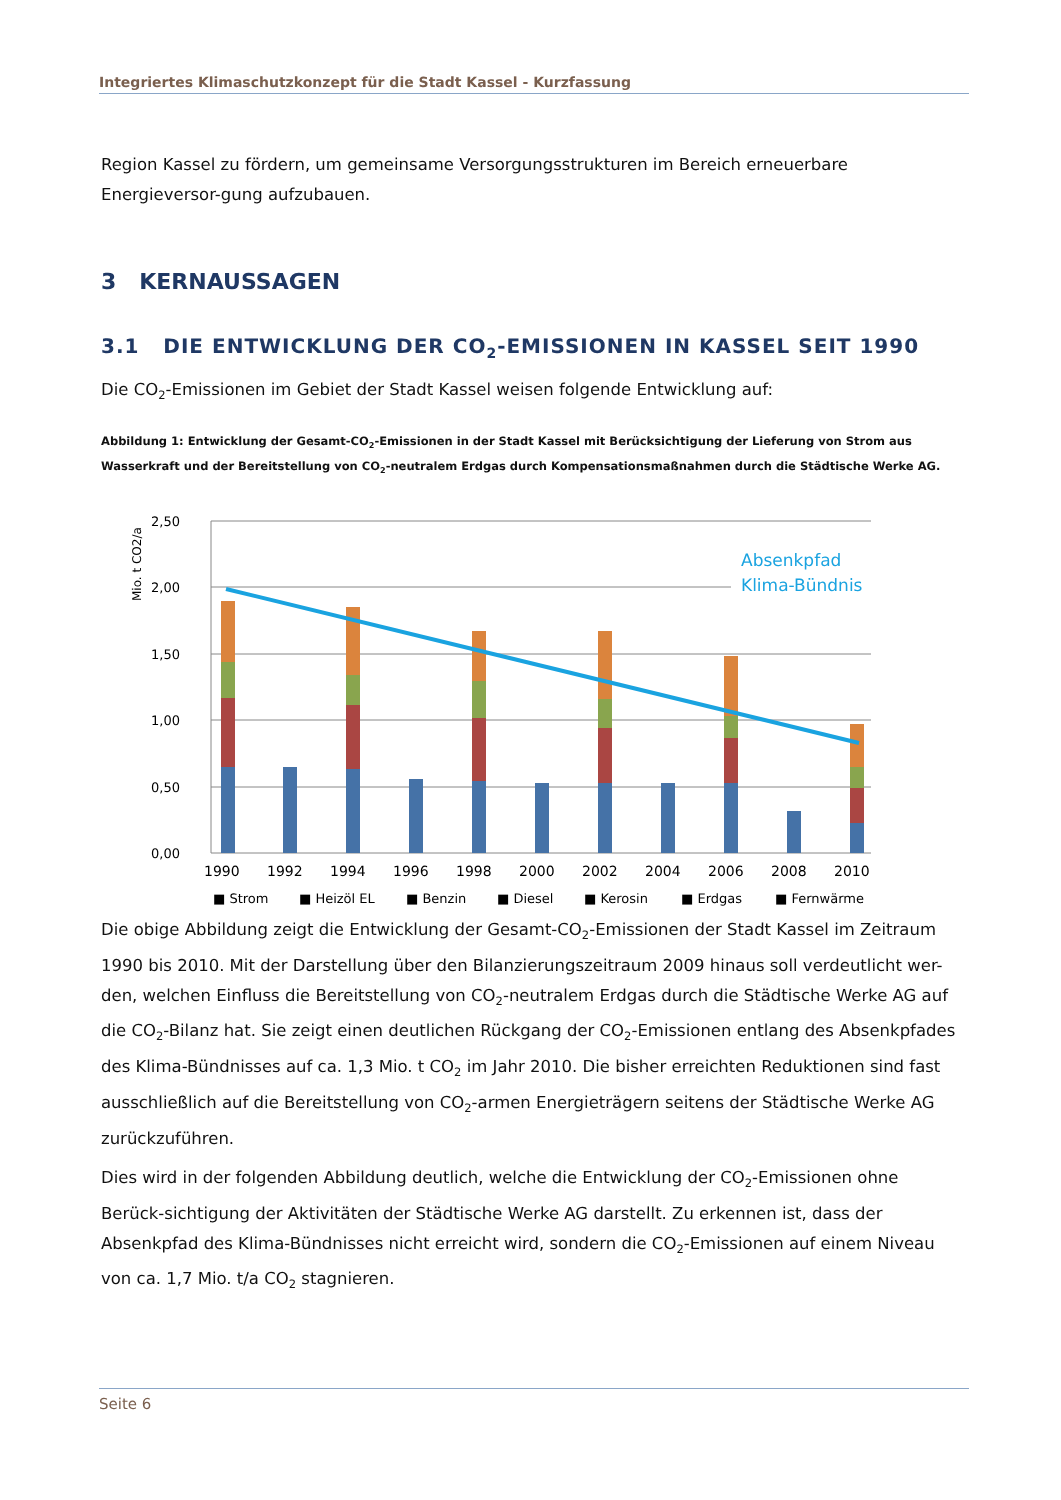Integriertes Klimaschutzkonzept für die Stadt Kassel - Kurzfassung
Region Kassel zu fördern, um gemeinsame Versorgungsstrukturen im Bereich erneuerbare Energieversor-gung aufzubauen.
3 KERNAUSSAGEN
3.1 DIE ENTWICKLUNG DER CO<sub>2</sub>-EMISSIONEN IN KASSEL SEIT 1990
Die CO<sub>2</sub>-Emissionen im Gebiet der Stadt Kassel weisen folgende Entwicklung auf:
Abbildung 1: Entwicklung der Gesamt-CO<sub>2</sub>-Emissionen in der Stadt Kassel mit Berücksichtigung der Lieferung von Strom aus Wasserkraft und der Bereitstellung von CO<sub>2</sub>-neutralem Erdgas durch Kompensationsmaßnahmen durch die Städtische Werke AG.
Mio. t CO2/a
2,50
2,00
1,50
1,00
0,50
0,00
Absenkpfad
Klima-Bündnis
1990
1992
1994
1996
1998
2000
2002
2004
2006
2008
2010
■ Strom
■ Heizöl EL
■ Benzin
■ Diesel
■ Kerosin
■ Erdgas
■ Fernwärme
Die obige Abbildung zeigt die Entwicklung der Gesamt-CO<sub>2</sub>-Emissionen der Stadt Kassel im Zeitraum 1990 bis 2010. Mit der Darstellung über den Bilanzierungszeitraum 2009 hinaus soll verdeutlicht wer-den, welchen Einfluss die Bereitstellung von CO<sub>2</sub>-neutralem Erdgas durch die Städtische Werke AG auf die CO<sub>2</sub>-Bilanz hat. Sie zeigt einen deutlichen Rückgang der CO<sub>2</sub>-Emissionen entlang des Absenkpfades des Klima-Bündnisses auf ca. 1,3 Mio. t CO<sub>2</sub> im Jahr 2010. Die bisher erreichten Reduktionen sind fast ausschließlich auf die Bereitstellung von CO<sub>2</sub>-armen Energieträgern seitens der Städtische Werke AG zurückzuführen.
Dies wird in der folgenden Abbildung deutlich, welche die Entwicklung der CO<sub>2</sub>-Emissionen ohne Berück-sichtigung der Aktivitäten der Städtische Werke AG darstellt. Zu erkennen ist, dass der Absenkpfad des Klima-Bündnisses nicht erreicht wird, sondern die CO<sub>2</sub>-Emissionen auf einem Niveau von ca. 1,7 Mio. t/a CO<sub>2</sub> stagnieren.
Seite 6